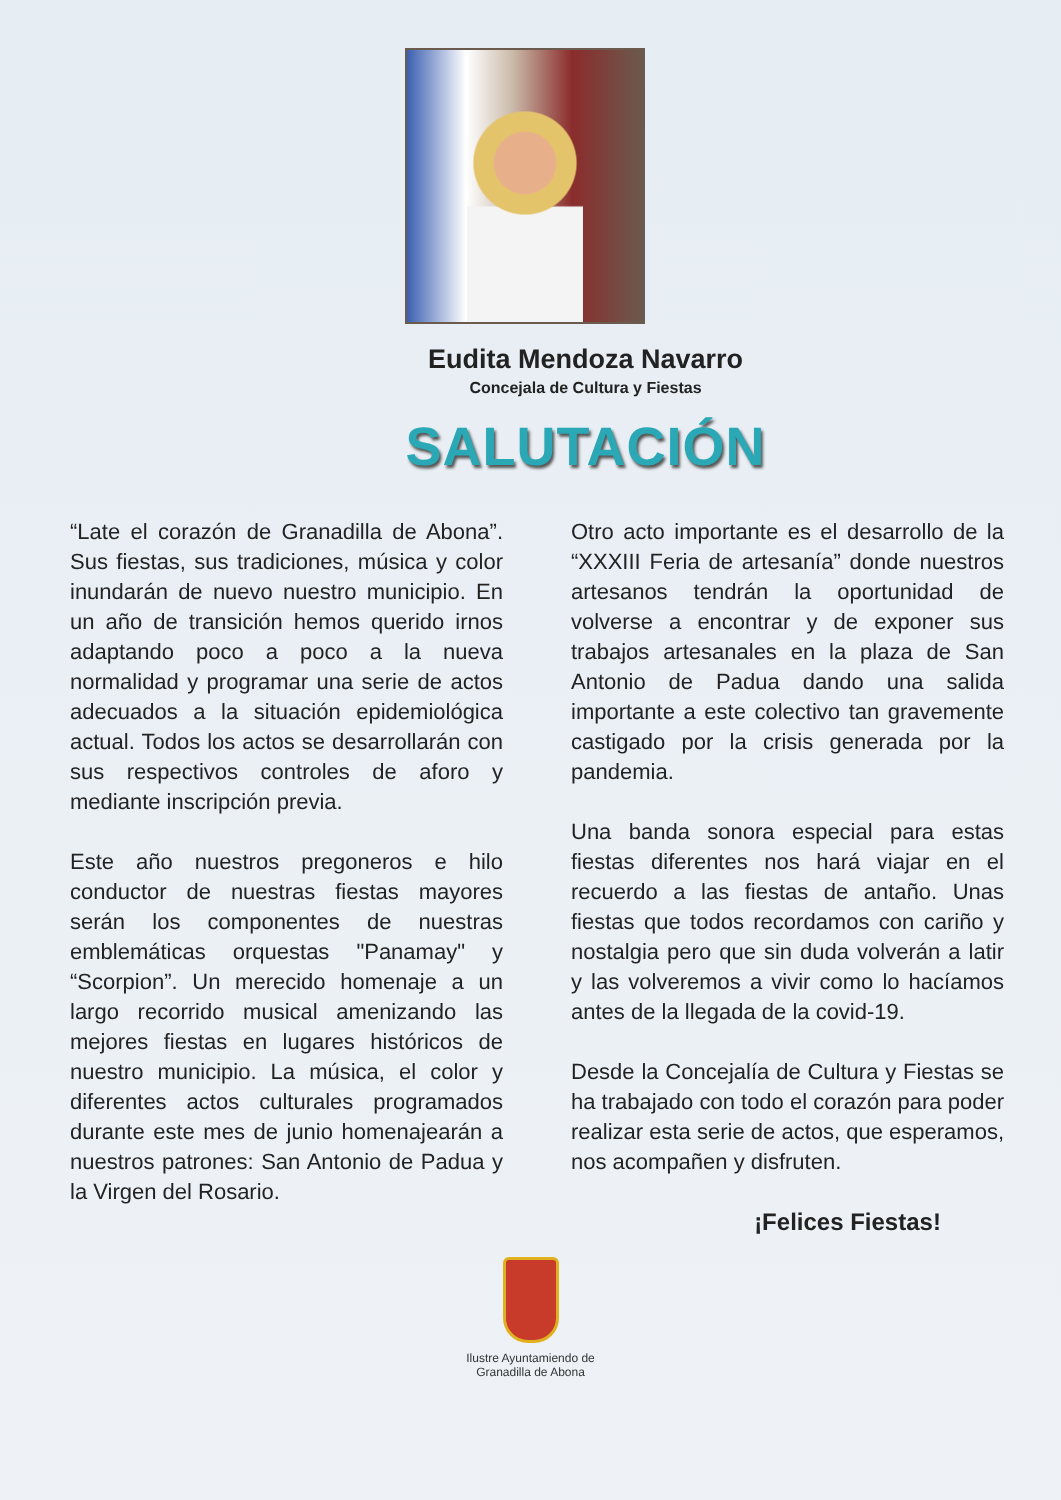Eudita Mendoza Navarro
Concejala de Cultura y Fiestas
SALUTACIÓN
“Late el corazón de Granadilla de Abona”. Sus fiestas, sus tradiciones, música y color inundarán de nuevo nuestro municipio. En un año de transición hemos querido irnos adaptando poco a poco a la nueva normalidad y programar una serie de actos adecuados a la situación epidemiológica actual. Todos los actos se desarrollarán con sus respectivos controles de aforo y mediante inscripción previa.
Este año nuestros pregoneros e hilo conductor de nuestras fiestas mayores serán los componentes de nuestras emblemáticas orquestas "Panamay" y “Scorpion”. Un merecido homenaje a un largo recorrido musical amenizando las mejores fiestas en lugares históricos de nuestro municipio. La música, el color y diferentes actos culturales programados durante este mes de junio homenajearán a nuestros patrones: San Antonio de Padua y la Virgen del Rosario.
Otro acto importante es el desarrollo de la “XXXIII Feria de artesanía” donde nuestros artesanos tendrán la oportunidad de volverse a encontrar y de exponer sus trabajos artesanales en la plaza de San Antonio de Padua dando una salida importante a este colectivo tan gravemente castigado por la crisis generada por la pandemia.
Una banda sonora especial para estas fiestas diferentes nos hará viajar en el recuerdo a las fiestas de antaño. Unas fiestas que todos recordamos con cariño y nostalgia pero que sin duda volverán a latir y las volveremos a vivir como lo hacíamos antes de la llegada de la covid-19.
Desde la Concejalía de Cultura y Fiestas se ha trabajado con todo el corazón para poder realizar esta serie de actos, que esperamos, nos acompañen y disfruten.
¡Felices Fiestas!
Ilustre Ayuntamiendo de
Granadilla de Abona